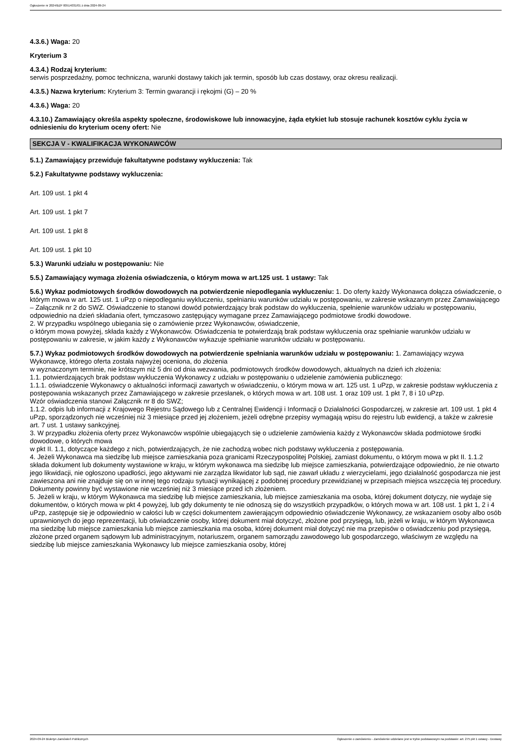Ogłoszenie nr 2024/BZP 00514031/01 z dnia 2024-09-24
4.3.6.) Waga: 20
Kryterium 3
4.3.4.) Rodzaj kryterium:
serwis posprzedażny, pomoc techniczna, warunki dostawy takich jak termin, sposób lub czas dostawy, oraz okresu realizacji.
4.3.5.) Nazwa kryterium: Kryterium 3: Termin gwarancji i rękojmi (G) – 20 %
4.3.6.) Waga: 20
4.3.10.) Zamawiający określa aspekty społeczne, środowiskowe lub innowacyjne, żąda etykiet lub stosuje rachunek kosztów cyklu życia w odniesieniu do kryterium oceny ofert: Nie
SEKCJA V - KWALIFIKACJA WYKONAWCÓW
5.1.) Zamawiający przewiduje fakultatywne podstawy wykluczenia: Tak
5.2.) Fakultatywne podstawy wykluczenia:
Art. 109 ust. 1 pkt 4
Art. 109 ust. 1 pkt 7
Art. 109 ust. 1 pkt 8
Art. 109 ust. 1 pkt 10
5.3.) Warunki udziału w postępowaniu: Nie
5.5.) Zamawiający wymaga złożenia oświadczenia, o którym mowa w art.125 ust. 1 ustawy: Tak
5.6.) Wykaz podmiotowych środków dowodowych na potwierdzenie niepodlegania wykluczeniu: 1. Do oferty każdy Wykonawca dołącza oświadczenie, o którym mowa w art. 125 ust. 1 uPzp o niepodleganiu wykluczeniu, spełnianiu warunków udziału w postępowaniu, w zakresie wskazanym przez Zamawiającego – Załącznik nr 2 do SWZ. Oświadczenie to stanowi dowód potwierdzający brak podstaw do wykluczenia, spełnienie warunków udziału w postępowaniu, odpowiednio na dzień składania ofert, tymczasowo zastępujący wymagane przez Zamawiającego podmiotowe środki dowodowe.
2. W przypadku wspólnego ubiegania się o zamówienie przez Wykonawców, oświadczenie,
o którym mowa powyżej, składa każdy z Wykonawców. Oświadczenia te potwierdzają brak podstaw wykluczenia oraz spełnianie warunków udziału w postępowaniu w zakresie, w jakim każdy z Wykonawców wykazuje spełnianie warunków udziału w postępowaniu.
5.7.) Wykaz podmiotowych środków dowodowych na potwierdzenie spełniania warunków udziału w postępowaniu: 1. Zamawiający wzywa Wykonawcę, którego oferta została najwyżej oceniona, do złożenia
w wyznaczonym terminie, nie krótszym niż 5 dni od dnia wezwania, podmiotowych środków dowodowych, aktualnych na dzień ich złożenia:
1.1. potwierdzających brak podstaw wykluczenia Wykonawcy z udziału w postępowaniu o udzielenie zamówienia publicznego:
1.1.1. oświadczenie Wykonawcy o aktualności informacji zawartych w oświadczeniu, o którym mowa w art. 125 ust. 1 uPzp, w zakresie podstaw wykluczenia z postępowania wskazanych przez Zamawiającego w zakresie przesłanek, o których mowa w art. 108 ust. 1 oraz 109 ust. 1 pkt 7, 8 i 10 uPzp.
Wzór oświadczenia stanowi Załącznik nr 8 do SWZ;
1.1.2. odpis lub informacji z Krajowego Rejestru Sądowego lub z Centralnej Ewidencji i Informacji o Działalności Gospodarczej, w zakresie art. 109 ust. 1 pkt 4 uPzp, sporządzonych nie wcześniej niż 3 miesiące przed jej złożeniem, jeżeli odrębne przepisy wymagają wpisu do rejestru lub ewidencji, a także w zakresie art. 7 ust. 1 ustawy sankcyjnej.
3. W przypadku złożenia oferty przez Wykonawców wspólnie ubiegających się o udzielenie zamówienia każdy z Wykonawców składa podmiotowe środki dowodowe, o których mowa
w pkt II. 1.1, dotyczące każdego z nich, potwierdzających, że nie zachodzą wobec nich podstawy wykluczenia z postępowania.
4. Jeżeli Wykonawca ma siedzibę lub miejsce zamieszkania poza granicami Rzeczypospolitej Polskiej, zamiast dokumentu, o którym mowa w pkt II. 1.1.2 składa dokument lub dokumenty wystawione w kraju, w którym wykonawca ma siedzibę lub miejsce zamieszkania, potwierdzające odpowiednio, że nie otwarto jego likwidacji, nie ogłoszono upadłości, jego aktywami nie zarządza likwidator lub sąd, nie zawarł układu z wierzycielami, jego działalność gospodarcza nie jest zawieszona ani nie znajduje się on w innej tego rodzaju sytuacji wynikającej z podobnej procedury przewidzianej w przepisach miejsca wszczęcia tej procedury. Dokumenty powinny być wystawione nie wcześniej niż 3 miesiące przed ich złożeniem.
5. Jeżeli w kraju, w którym Wykonawca ma siedzibę lub miejsce zamieszkania, lub miejsce zamieszkania ma osoba, której dokument dotyczy, nie wydaje się dokumentów, o których mowa w pkt 4 powyżej, lub gdy dokumenty te nie odnoszą się do wszystkich przypadków, o których mowa w art. 108 ust. 1 pkt 1, 2 i 4 uPzp, zastępuje się je odpowiednio w całości lub w części dokumentem zawierającym odpowiednio oświadczenie Wykonawcy, ze wskazaniem osoby albo osób uprawnionych do jego reprezentacji, lub oświadczenie osoby, której dokument miał dotyczyć, złożone pod przysięgą, lub, jeżeli w kraju, w którym Wykonawca ma siedzibę lub miejsce zamieszkania lub miejsce zamieszkania ma osoba, której dokument miał dotyczyć nie ma przepisów o oświadczeniu pod przysięgą, złożone przed organem sądowym lub administracyjnym, notariuszem, organem samorządu zawodowego lub gospodarczego, właściwym ze względu na siedzibę lub miejsce zamieszkania Wykonawcy lub miejsce zamieszkania osoby, której
2024-09-24 Biuletyn Zamówień Publicznych Ogłoszenie o zamówieniu - Zamówienie udzielane jest w trybie podstawowym na podstawie: art. 275 pkt 1 ustawy - Dostawy